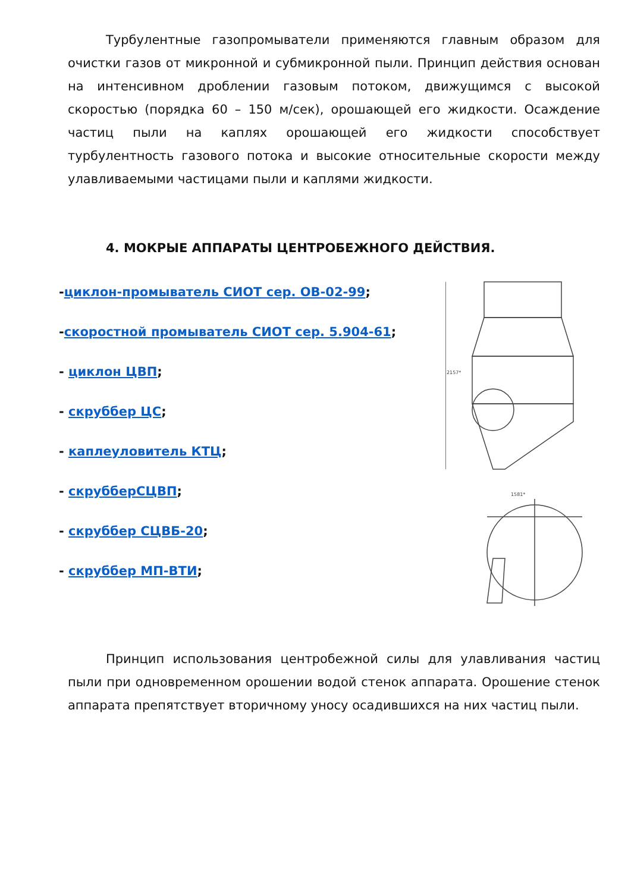Турбулентные газопромыватели применяются главным образом для очистки газов от микронной и субмикронной пыли. Принцип действия основан на интенсивном дроблении газовым потоком, движущимся с высокой скоростью (порядка 60 – 150 м/сек), орошающей его жидкости. Осаждение частиц пыли на каплях орошающей его жидкости способствует турбулентность газового потока и высокие относительные скорости между улавливаемыми частицами пыли и каплями жидкости.
4. МОКРЫЕ АППАРАТЫ ЦЕНТРОБЕЖНОГО ДЕЙСТВИЯ.
-циклон-промыватель СИОТ сер. ОВ-02-99;
-скоростной промыватель СИОТ сер. 5.904-61;
- циклон ЦВП;
- скруббер ЦС;
- каплеуловитель КТЦ;
- скрубберСЦВП;
- скруббер СЦВБ-20;
- скруббер МП-ВТИ;
2157*
1581*
Принцип использования центробежной силы для улавливания частиц пыли при одновременном орошении водой стенок аппарата. Орошение стенок аппарата препятствует вторичному уносу осадившихся на них частиц пыли.